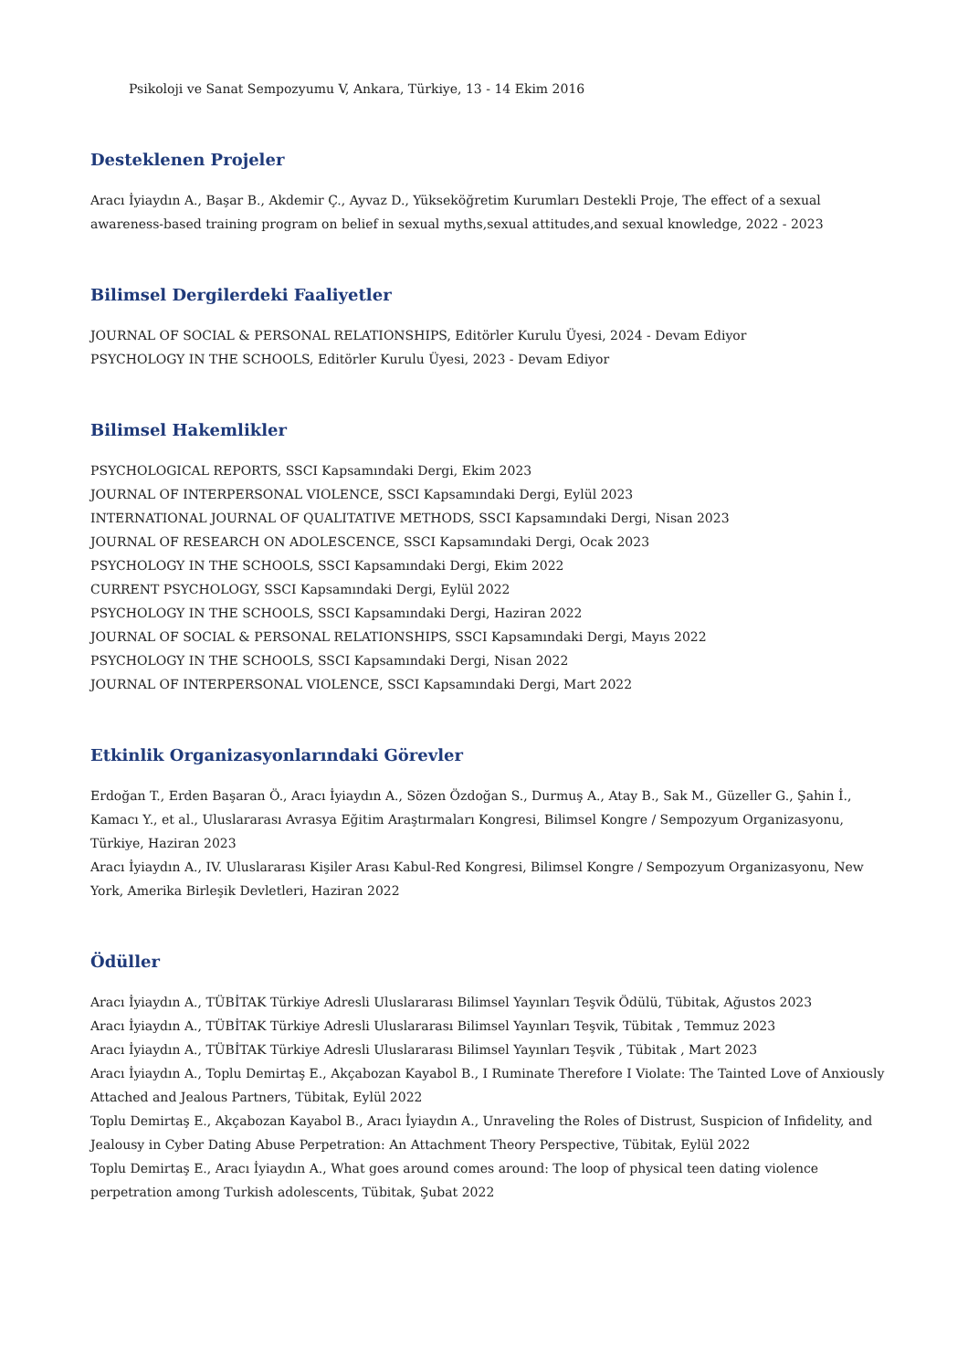Psikoloji ve Sanat Sempozyumu V, Ankara, Türkiye, 13 - 14 Ekim 2016
Desteklenen Projeler
Aracı İyiaydın A., Başar B., Akdemir Ç., Ayvaz D., Yükseköğretim Kurumları Destekli Proje, The effect of a sexual awareness-based training program on belief in sexual myths,sexual attitudes,and sexual knowledge, 2022 - 2023
Bilimsel Dergilerdeki Faaliyetler
JOURNAL OF SOCIAL & PERSONAL RELATIONSHIPS, Editörler Kurulu Üyesi, 2024 - Devam Ediyor
PSYCHOLOGY IN THE SCHOOLS, Editörler Kurulu Üyesi, 2023 - Devam Ediyor
Bilimsel Hakemlikler
PSYCHOLOGICAL REPORTS, SSCI Kapsamındaki Dergi, Ekim 2023
JOURNAL OF INTERPERSONAL VIOLENCE, SSCI Kapsamındaki Dergi, Eylül 2023
INTERNATIONAL JOURNAL OF QUALITATIVE METHODS, SSCI Kapsamındaki Dergi, Nisan 2023
JOURNAL OF RESEARCH ON ADOLESCENCE, SSCI Kapsamındaki Dergi, Ocak 2023
PSYCHOLOGY IN THE SCHOOLS, SSCI Kapsamındaki Dergi, Ekim 2022
CURRENT PSYCHOLOGY, SSCI Kapsamındaki Dergi, Eylül 2022
PSYCHOLOGY IN THE SCHOOLS, SSCI Kapsamındaki Dergi, Haziran 2022
JOURNAL OF SOCIAL & PERSONAL RELATIONSHIPS, SSCI Kapsamındaki Dergi, Mayıs 2022
PSYCHOLOGY IN THE SCHOOLS, SSCI Kapsamındaki Dergi, Nisan 2022
JOURNAL OF INTERPERSONAL VIOLENCE, SSCI Kapsamındaki Dergi, Mart 2022
Etkinlik Organizasyonlarındaki Görevler
Erdoğan T., Erden Başaran Ö., Aracı İyiaydın A., Sözen Özdoğan S., Durmuş A., Atay B., Sak M., Güzeller G., Şahin İ., Kamacı Y., et al., Uluslararası Avrasya Eğitim Araştırmaları Kongresi, Bilimsel Kongre / Sempozyum Organizasyonu, Türkiye, Haziran 2023
Aracı İyiaydın A., IV. Uluslararası Kişiler Arası Kabul-Red Kongresi, Bilimsel Kongre / Sempozyum Organizasyonu, New York, Amerika Birleşik Devletleri, Haziran 2022
Ödüller
Aracı İyiaydın A., TÜBİTAK Türkiye Adresli Uluslararası Bilimsel Yayınları Teşvik Ödülü, Tübitak, Ağustos 2023
Aracı İyiaydın A., TÜBİTAK Türkiye Adresli Uluslararası Bilimsel Yayınları Teşvik, Tübitak , Temmuz 2023
Aracı İyiaydın A., TÜBİTAK Türkiye Adresli Uluslararası Bilimsel Yayınları Teşvik , Tübitak , Mart 2023
Aracı İyiaydın A., Toplu Demirtaş E., Akçabozan Kayabol B., I Ruminate Therefore I Violate: The Tainted Love of Anxiously Attached and Jealous Partners, Tübitak, Eylül 2022
Toplu Demirtaş E., Akçabozan Kayabol B., Aracı İyiaydın A., Unraveling the Roles of Distrust, Suspicion of Infidelity, and Jealousy in Cyber Dating Abuse Perpetration: An Attachment Theory Perspective, Tübitak, Eylül 2022
Toplu Demirtaş E., Aracı İyiaydın A., What goes around comes around: The loop of physical teen dating violence perpetration among Turkish adolescents, Tübitak, Şubat 2022